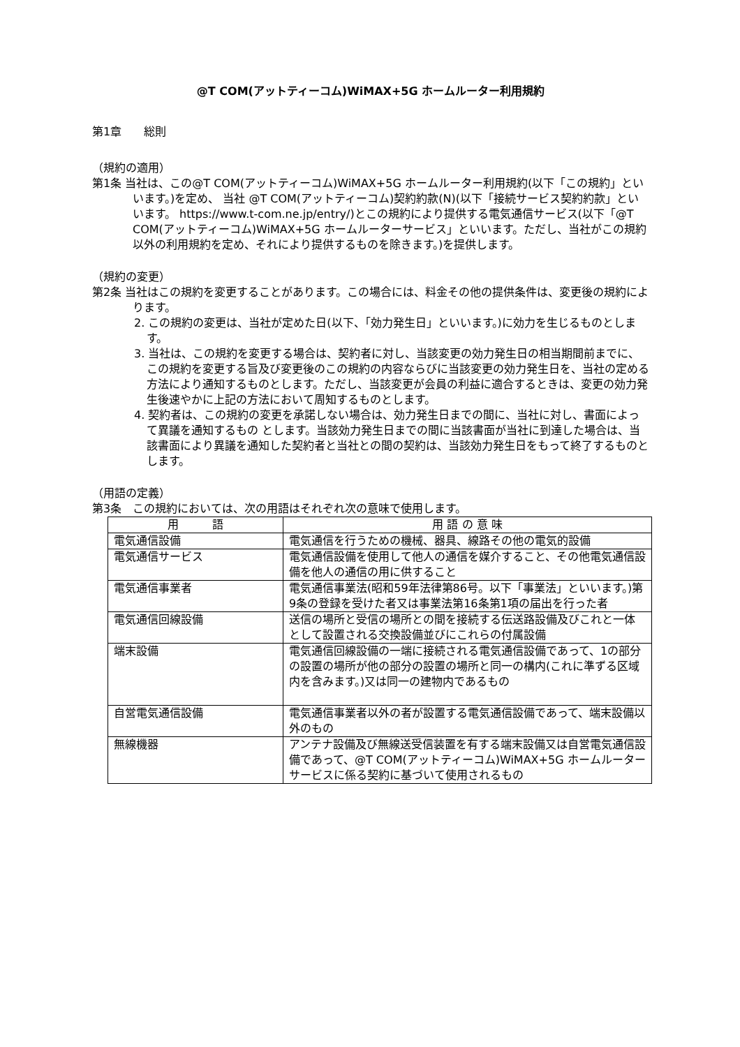@T COM(アットティーコム)WiMAX+5G ホームルーター利用規約
第1章　　総則
（規約の適用）
第1条 当社は、この@T COM(アットティーコム)WiMAX+5G ホームルーター利用規約(以下「この規約」といいます。)を定め、 当社 @T COM(アットティーコム)契約約款(N)(以下「接続サービス契約約款」といいます。 https://www.t-com.ne.jp/entry/)とこの規約により提供する電気通信サービス(以下「@T COM(アットティーコム)WiMAX+5G ホームルーターサービス」といいます。ただし、当社がこの規約以外の利用規約を定め、それにより提供するものを除きます。)を提供します。
（規約の変更）
第2条 当社はこの規約を変更することがあります。この場合には、料金その他の提供条件は、変更後の規約によります。
2. この規約の変更は、当社が定めた日(以下、「効力発生日」といいます。)に効力を生じるものとします。
3. 当社は、この規約を変更する場合は、契約者に対し、当該変更の効力発生日の相当期間前までに、この規約を変更する旨及び変更後のこの規約の内容ならびに当該変更の効力発生日を、当社の定める方法により通知するものとします。ただし、当該変更が会員の利益に適合するときは、変更の効力発生後速やかに上記の方法において周知するものとします。
4. 契約者は、この規約の変更を承諾しない場合は、効力発生日までの間に、当社に対し、書面によって異議を通知するもの とします。当該効力発生日までの間に当該書面が当社に到達した場合は、当該書面により異議を通知した契約者と当社との間の契約は、当該効力発生日をもって終了するものとします。
（用語の定義）
第3条　この規約においては、次の用語はそれぞれ次の意味で使用します。
| 用 語 | 用 語 の 意 味 |
| --- | --- |
| 電気通信設備 | 電気通信を行うための機械、器具、線路その他の電気的設備 |
| 電気通信サービス | 電気通信設備を使用して他人の通信を媒介すること、その他電気通信設備を他人の通信の用に供すること |
| 電気通信事業者 | 電気通信事業法(昭和59年法律第86号。以下「事業法」といいます。)第9条の登録を受けた者又は事業法第16条第1項の届出を行った者 |
| 電気通信回線設備 | 送信の場所と受信の場所との間を接続する伝送路設備及びこれと一体として設置される交換設備並びにこれらの付属設備 |
| 端末設備 | 電気通信回線設備の一端に接続される電気通信設備であって、1の部分の設置の場所が他の部分の設置の場所と同一の構内(これに準ずる区域内を含みます。)又は同一の建物内であるもの |
| 自営電気通信設備 | 電気通信事業者以外の者が設置する電気通信設備であって、端末設備以外のもの |
| 無線機器 | アンテナ設備及び無線送受信装置を有する端末設備又は自営電気通信設備であって、@T COM(アットティーコム)WiMAX+5G ホームルーターサービスに係る契約に基づいて使用されるもの |